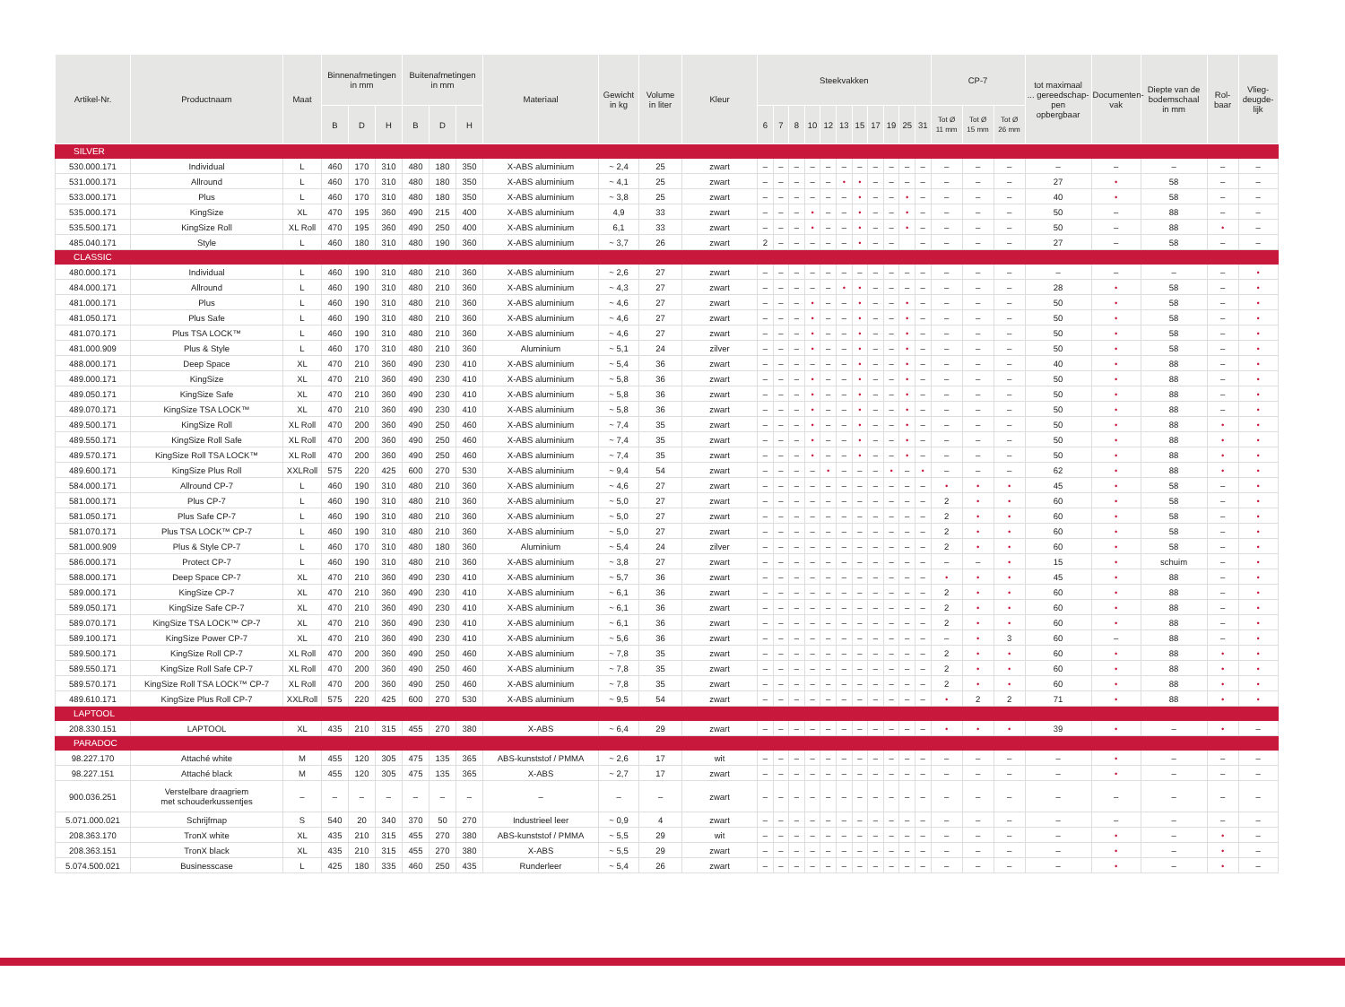| Artikel-Nr. | Productnaam | Maat | Binnenafmetingen in mm | | | Buitenafmetingen in mm | | | Materiaal | Gewicht in kg | Volume in liter | Kleur | Steekvakken | | | | | | | | | | | CP-7 | | | tot maximaal ... gereedschap- pen opbergbaar | Documenten- vak | Diepte van de bodemschaal in mm | Rol- baar | Vlieg- deugde- lijk |
| --- | --- | --- | --- | --- | --- | --- | --- | --- | --- | --- | --- | --- | --- | --- | --- | --- | --- | --- | --- | --- | --- | --- | --- | --- | --- | --- | --- | --- | --- | --- | --- |
| | | | B | D | H | B | D | H | | | | | 6 | 7 | 8 | 10 | 12 | 13 | 15 | 17 | 19 | 25 | 31 | Tot Ø 11 mm | Tot Ø 15 mm | Tot Ø 26 mm | | | | | |
| SILVER | | | | | | | | | | | | | | | | | | | | | | | | | | | | | | | |
| 530.000.171 | Individual | L | 460 | 170 | 310 | 480 | 180 | 350 | X-ABS aluminium | ~ 2,4 | 25 | zwart | – | – | – | – | – | – | – | – | – | – | – | – | – | – | – | – | – | – | – |
| 531.000.171 | Allround | L | 460 | 170 | 310 | 480 | 180 | 350 | X-ABS aluminium | ~ 4,1 | 25 | zwart | – | – | – | – | – | • | • | – | – | – | – | – | – | – | 27 | • | 58 | – | – |
| 533.000.171 | Plus | L | 460 | 170 | 310 | 480 | 180 | 350 | X-ABS aluminium | ~ 3,8 | 25 | zwart | – | – | – | – | – | – | • | – | – | • | – | – | – | – | 40 | • | 58 | – | – |
| 535.000.171 | KingSize | XL | 470 | 195 | 360 | 490 | 215 | 400 | X-ABS aluminium | 4,9 | 33 | zwart | – | – | – | • | – | – | • | – | – | • | – | – | – | – | 50 | – | 88 | – | – |
| 535.500.171 | KingSize Roll | XL Roll | 470 | 195 | 360 | 490 | 250 | 400 | X-ABS aluminium | 6,1 | 33 | zwart | – | – | – | • | – | – | • | – | – | • | – | – | – | – | 50 | – | 88 | • | – |
| 485.040.171 | Style | L | 460 | 180 | 310 | 480 | 190 | 360 | X-ABS aluminium | ~ 3,7 | 26 | zwart | 2 | – | – | – | – | – | • | – | – | | – | – | – | – | 27 | – | 58 | – | – |
| CLASSIC | | | | | | | | | | | | | | | | | | | | | | | | | | | | | | | |
| 480.000.171 | Individual | L | 460 | 190 | 310 | 480 | 210 | 360 | X-ABS aluminium | ~ 2,6 | 27 | zwart | – | – | – | – | – | – | – | – | – | – | – | – | – | – | – | – | – | – | • |
| 484.000.171 | Allround | L | 460 | 190 | 310 | 480 | 210 | 360 | X-ABS aluminium | ~ 4,3 | 27 | zwart | – | – | – | – | – | • | • | – | – | – | – | – | – | – | 28 | • | 58 | – | • |
| 481.000.171 | Plus | L | 460 | 190 | 310 | 480 | 210 | 360 | X-ABS aluminium | ~ 4,6 | 27 | zwart | – | – | – | • | – | – | • | – | – | • | – | – | – | – | 50 | • | 58 | – | • |
| 481.050.171 | Plus Safe | L | 460 | 190 | 310 | 480 | 210 | 360 | X-ABS aluminium | ~ 4,6 | 27 | zwart | – | – | – | • | – | – | • | – | – | • | – | – | – | – | 50 | • | 58 | – | • |
| 481.070.171 | Plus TSA LOCK™ | L | 460 | 190 | 310 | 480 | 210 | 360 | X-ABS aluminium | ~ 4,6 | 27 | zwart | – | – | – | • | – | – | • | – | – | • | – | – | – | – | 50 | • | 58 | – | • |
| 481.000.909 | Plus & Style | L | 460 | 170 | 310 | 480 | 210 | 360 | Aluminium | ~ 5,1 | 24 | zilver | – | – | – | • | – | – | • | – | – | • | – | – | – | – | 50 | • | 58 | – | • |
| 488.000.171 | Deep Space | XL | 470 | 210 | 360 | 490 | 230 | 410 | X-ABS aluminium | ~ 5,4 | 36 | zwart | – | – | – | – | – | – | • | – | – | • | – | – | – | – | 40 | • | 88 | – | • |
| 489.000.171 | KingSize | XL | 470 | 210 | 360 | 490 | 230 | 410 | X-ABS aluminium | ~ 5,8 | 36 | zwart | – | – | – | • | – | – | • | – | – | • | – | – | – | – | 50 | • | 88 | – | • |
| 489.050.171 | KingSize Safe | XL | 470 | 210 | 360 | 490 | 230 | 410 | X-ABS aluminium | ~ 5,8 | 36 | zwart | – | – | – | • | – | – | • | – | – | • | – | – | – | – | 50 | • | 88 | – | • |
| 489.070.171 | KingSize TSA LOCK™ | XL | 470 | 210 | 360 | 490 | 230 | 410 | X-ABS aluminium | ~ 5,8 | 36 | zwart | – | – | – | • | – | – | • | – | – | • | – | – | – | – | 50 | • | 88 | – | • |
| 489.500.171 | KingSize Roll | XL Roll | 470 | 200 | 360 | 490 | 250 | 460 | X-ABS aluminium | ~ 7,4 | 35 | zwart | – | – | – | • | – | – | • | – | – | • | – | – | – | – | 50 | • | 88 | • | • |
| 489.550.171 | KingSize Roll Safe | XL Roll | 470 | 200 | 360 | 490 | 250 | 460 | X-ABS aluminium | ~ 7,4 | 35 | zwart | – | – | – | • | – | – | • | – | – | • | – | – | – | – | 50 | • | 88 | • | • |
| 489.570.171 | KingSize Roll TSA LOCK™ | XL Roll | 470 | 200 | 360 | 490 | 250 | 460 | X-ABS aluminium | ~ 7,4 | 35 | zwart | – | – | – | • | – | – | • | – | – | • | – | – | – | – | 50 | • | 88 | • | • |
| 489.600.171 | KingSize Plus Roll | XXLRoll | 575 | 220 | 425 | 600 | 270 | 530 | X-ABS aluminium | ~ 9,4 | 54 | zwart | – | – | – | – | • | – | – | – | • | – | • | – | – | – | 62 | • | 88 | • | • |
| 584.000.171 | Allround CP-7 | L | 460 | 190 | 310 | 480 | 210 | 360 | X-ABS aluminium | ~ 4,6 | 27 | zwart | – | – | – | – | – | – | – | – | – | – | – | • | • | • | 45 | • | 58 | – | • |
| 581.000.171 | Plus CP-7 | L | 460 | 190 | 310 | 480 | 210 | 360 | X-ABS aluminium | ~ 5,0 | 27 | zwart | – | – | – | – | – | – | – | – | – | – | – | 2 | • | • | 60 | • | 58 | – | • |
| 581.050.171 | Plus Safe CP-7 | L | 460 | 190 | 310 | 480 | 210 | 360 | X-ABS aluminium | ~ 5,0 | 27 | zwart | – | – | – | – | – | – | – | – | – | – | – | 2 | • | • | 60 | • | 58 | – | • |
| 581.070.171 | Plus TSA LOCK™ CP-7 | L | 460 | 190 | 310 | 480 | 210 | 360 | X-ABS aluminium | ~ 5,0 | 27 | zwart | – | – | – | – | – | – | – | – | – | – | – | 2 | • | • | 60 | • | 58 | – | • |
| 581.000.909 | Plus & Style CP-7 | L | 460 | 170 | 310 | 480 | 180 | 360 | Aluminium | ~ 5,4 | 24 | zilver | – | – | – | – | – | – | – | – | – | – | – | 2 | • | • | 60 | • | 58 | – | • |
| 586.000.171 | Protect CP-7 | L | 460 | 190 | 310 | 480 | 210 | 360 | X-ABS aluminium | ~ 3,8 | 27 | zwart | – | – | – | – | – | – | – | – | – | – | – | – | – | • | 15 | • | schuim | – | • |
| 588.000.171 | Deep Space CP-7 | XL | 470 | 210 | 360 | 490 | 230 | 410 | X-ABS aluminium | ~ 5,7 | 36 | zwart | – | – | – | – | – | – | – | – | – | – | – | • | • | • | 45 | • | 88 | – | • |
| 589.000.171 | KingSize CP-7 | XL | 470 | 210 | 360 | 490 | 230 | 410 | X-ABS aluminium | ~ 6,1 | 36 | zwart | – | – | – | – | – | – | – | – | – | – | – | 2 | • | • | 60 | • | 88 | – | • |
| 589.050.171 | KingSize Safe CP-7 | XL | 470 | 210 | 360 | 490 | 230 | 410 | X-ABS aluminium | ~ 6,1 | 36 | zwart | – | – | – | – | – | – | – | – | – | – | – | 2 | • | • | 60 | • | 88 | – | • |
| 589.070.171 | KingSize TSA LOCK™ CP-7 | XL | 470 | 210 | 360 | 490 | 230 | 410 | X-ABS aluminium | ~ 6,1 | 36 | zwart | – | – | – | – | – | – | – | – | – | – | – | 2 | • | • | 60 | • | 88 | – | • |
| 589.100.171 | KingSize Power CP-7 | XL | 470 | 210 | 360 | 490 | 230 | 410 | X-ABS aluminium | ~ 5,6 | 36 | zwart | – | – | – | – | – | – | – | – | – | – | – | – | • | 3 | 60 | – | 88 | – | • |
| 589.500.171 | KingSize Roll CP-7 | XL Roll | 470 | 200 | 360 | 490 | 250 | 460 | X-ABS aluminium | ~ 7,8 | 35 | zwart | – | – | – | – | – | – | – | – | – | – | – | 2 | • | • | 60 | • | 88 | • | • |
| 589.550.171 | KingSize Roll Safe CP-7 | XL Roll | 470 | 200 | 360 | 490 | 250 | 460 | X-ABS aluminium | ~ 7,8 | 35 | zwart | – | – | – | – | – | – | – | – | – | – | – | 2 | • | • | 60 | • | 88 | • | • |
| 589.570.171 | KingSize Roll TSA LOCK™ CP-7 | XL Roll | 470 | 200 | 360 | 490 | 250 | 460 | X-ABS aluminium | ~ 7,8 | 35 | zwart | – | – | – | – | – | – | – | – | – | – | – | 2 | • | • | 60 | • | 88 | • | • |
| 489.610.171 | KingSize Plus Roll CP-7 | XXLRoll | 575 | 220 | 425 | 600 | 270 | 530 | X-ABS aluminium | ~ 9,5 | 54 | zwart | – | – | – | – | – | – | – | – | – | – | – | • | 2 | 2 | 71 | • | 88 | • | • |
| LAPTOOL | | | | | | | | | | | | | | | | | | | | | | | | | | | | | | | |
| 208.330.151 | LAPTOOL | XL | 435 | 210 | 315 | 455 | 270 | 380 | X-ABS | ~ 6,4 | 29 | zwart | – | – | – | – | – | – | – | – | – | – | – | • | • | • | 39 | • | – | • | – |
| PARADOC | | | | | | | | | | | | | | | | | | | | | | | | | | | | | | | |
| 98.227.170 | Attaché white | M | 455 | 120 | 305 | 475 | 135 | 365 | ABS-kunststof / PMMA | ~ 2,6 | 17 | wit | – | – | – | – | – | – | – | – | – | – | – | – | – | – | – | • | – | – | – |
| 98.227.151 | Attaché black | M | 455 | 120 | 305 | 475 | 135 | 365 | X-ABS | ~ 2,7 | 17 | zwart | – | – | – | – | – | – | – | – | – | – | – | – | – | – | – | • | – | – | – |
| 900.036.251 | Verstelbare draagriem met schouderkussentjes | – | – | – | – | – | – | – | – | – | – | zwart | – | – | – | – | – | – | – | – | – | – | – | – | – | – | – | – | – | – | – |
| 5.071.000.021 | Schrijfmap | S | 540 | 20 | 340 | 370 | 50 | 270 | Industrieel leer | ~ 0,9 | 4 | zwart | – | – | – | – | – | – | – | – | – | – | – | – | – | – | – | – | – | – | – |
| 208.363.170 | TronX white | XL | 435 | 210 | 315 | 455 | 270 | 380 | ABS-kunststof / PMMA | ~ 5,5 | 29 | wit | – | – | – | – | – | – | – | – | – | – | – | – | – | – | – | • | – | • | – |
| 208.363.151 | TronX black | XL | 435 | 210 | 315 | 455 | 270 | 380 | X-ABS | ~ 5,5 | 29 | zwart | – | – | – | – | – | – | – | – | – | – | – | – | – | – | – | • | – | • | – |
| 5.074.500.021 | Businesscase | L | 425 | 180 | 335 | 460 | 250 | 435 | Runderleer | ~ 5,4 | 26 | zwart | – | – | – | – | – | – | – | – | – | – | – | – | – | – | – | • | – | • | – |